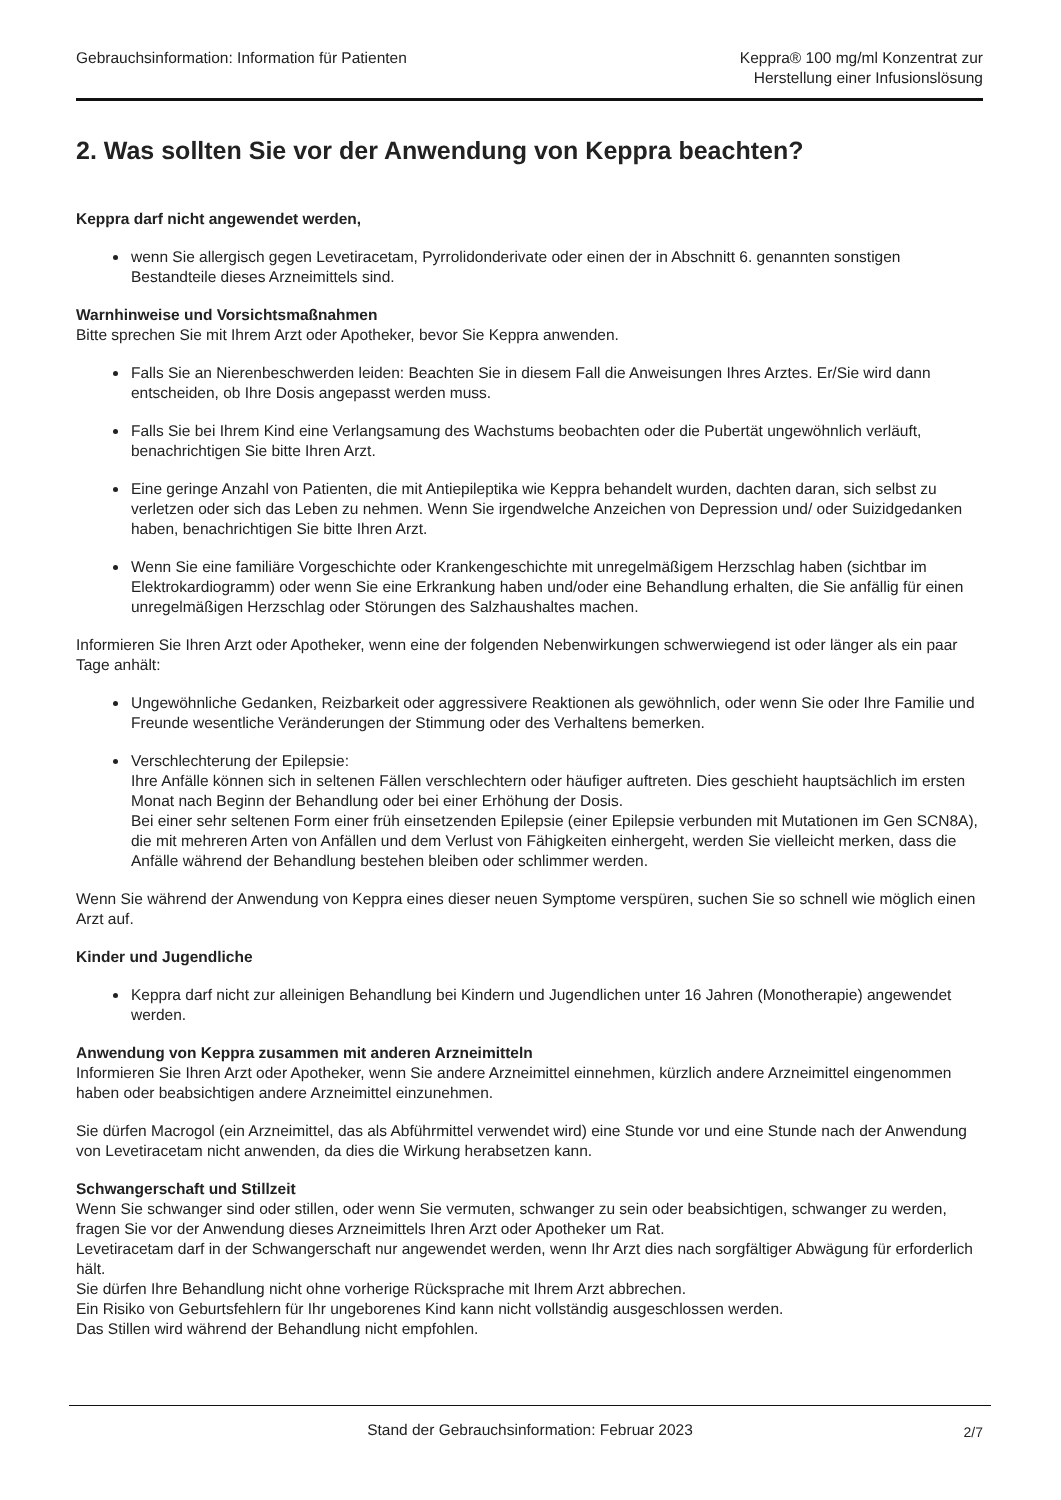Gebrauchsinformation: Information für Patienten
Keppra® 100 mg/ml Konzentrat zur
Herstellung einer Infusionslösung
2. Was sollten Sie vor der Anwendung von Keppra beachten?
Keppra darf nicht angewendet werden,
wenn Sie allergisch gegen Levetiracetam, Pyrrolidonderivate oder einen der in Abschnitt 6. genannten sonstigen Bestandteile dieses Arzneimittels sind.
Warnhinweise und Vorsichtsmaßnahmen
Bitte sprechen Sie mit Ihrem Arzt oder Apotheker, bevor Sie Keppra anwenden.
Falls Sie an Nierenbeschwerden leiden: Beachten Sie in diesem Fall die Anweisungen Ihres Arztes. Er/Sie wird dann entscheiden, ob Ihre Dosis angepasst werden muss.
Falls Sie bei Ihrem Kind eine Verlangsamung des Wachstums beobachten oder die Pubertät ungewöhnlich verläuft, benachrichtigen Sie bitte Ihren Arzt.
Eine geringe Anzahl von Patienten, die mit Antiepileptika wie Keppra behandelt wurden, dachten daran, sich selbst zu verletzen oder sich das Leben zu nehmen. Wenn Sie irgendwelche Anzeichen von Depression und/ oder Suizidgedanken haben, benachrichtigen Sie bitte Ihren Arzt.
Wenn Sie eine familiäre Vorgeschichte oder Krankengeschichte mit unregelmäßigem Herzschlag haben (sichtbar im Elektrokardiogramm) oder wenn Sie eine Erkrankung haben und/oder eine Behandlung erhalten, die Sie anfällig für einen unregelmäßigen Herzschlag oder Störungen des Salzhaushaltes machen.
Informieren Sie Ihren Arzt oder Apotheker, wenn eine der folgenden Nebenwirkungen schwerwiegend ist oder länger als ein paar Tage anhält:
Ungewöhnliche Gedanken, Reizbarkeit oder aggressivere Reaktionen als gewöhnlich, oder wenn Sie oder Ihre Familie und Freunde wesentliche Veränderungen der Stimmung oder des Verhaltens bemerken.
Verschlechterung der Epilepsie:
Ihre Anfälle können sich in seltenen Fällen verschlechtern oder häufiger auftreten. Dies geschieht hauptsächlich im ersten Monat nach Beginn der Behandlung oder bei einer Erhöhung der Dosis.
Bei einer sehr seltenen Form einer früh einsetzenden Epilepsie (einer Epilepsie verbunden mit Mutationen im Gen SCN8A), die mit mehreren Arten von Anfällen und dem Verlust von Fähigkeiten einhergeht, werden Sie vielleicht merken, dass die Anfälle während der Behandlung bestehen bleiben oder schlimmer werden.
Wenn Sie während der Anwendung von Keppra eines dieser neuen Symptome verspüren, suchen Sie so schnell wie möglich einen Arzt auf.
Kinder und Jugendliche
Keppra darf nicht zur alleinigen Behandlung bei Kindern und Jugendlichen unter 16 Jahren (Monotherapie) angewendet werden.
Anwendung von Keppra zusammen mit anderen Arzneimitteln
Informieren Sie Ihren Arzt oder Apotheker, wenn Sie andere Arzneimittel einnehmen, kürzlich andere Arzneimittel eingenommen haben oder beabsichtigen andere Arzneimittel einzunehmen.
Sie dürfen Macrogol (ein Arzneimittel, das als Abführmittel verwendet wird) eine Stunde vor und eine Stunde nach der Anwendung von Levetiracetam nicht anwenden, da dies die Wirkung herabsetzen kann.
Schwangerschaft und Stillzeit
Wenn Sie schwanger sind oder stillen, oder wenn Sie vermuten, schwanger zu sein oder beabsichtigen, schwanger zu werden, fragen Sie vor der Anwendung dieses Arzneimittels Ihren Arzt oder Apotheker um Rat.
Levetiracetam darf in der Schwangerschaft nur angewendet werden, wenn Ihr Arzt dies nach sorgfältiger Abwägung für erforderlich hält.
Sie dürfen Ihre Behandlung nicht ohne vorherige Rücksprache mit Ihrem Arzt abbrechen.
Ein Risiko von Geburtsfehlern für Ihr ungeborenes Kind kann nicht vollständig ausgeschlossen werden.
Das Stillen wird während der Behandlung nicht empfohlen.
Stand der Gebrauchsinformation: Februar 2023
2/7